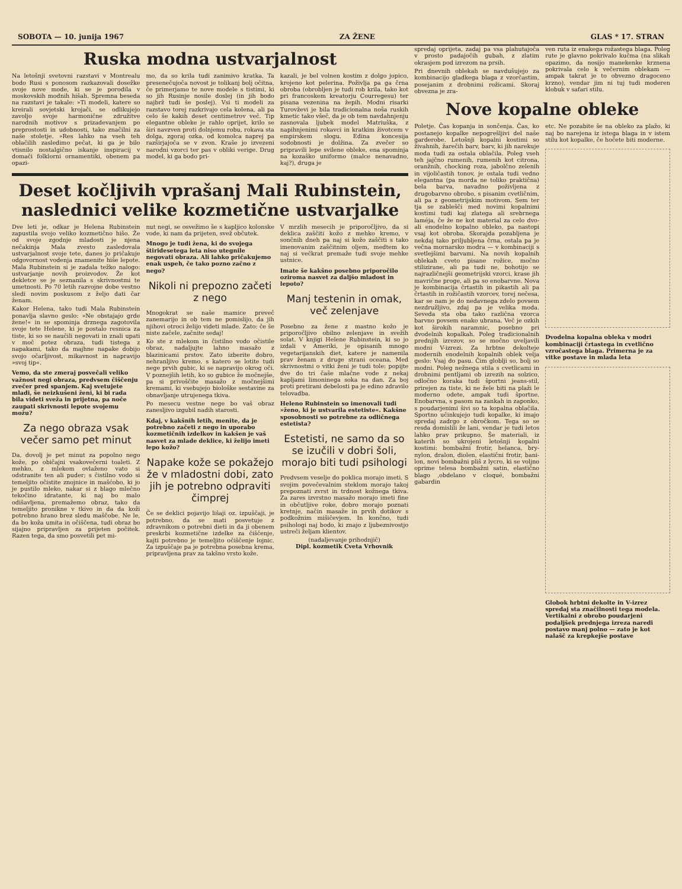SOBOTA — 10. junija 1967 ZA ŽENE GLAS * 17. STRAN
Ruska modna ustvarjalnost
Na letošnji svetovni razstavi v Montrealu bodo Rusi s ponosom razkazovali dosežke svoje nove mode, ki se je porodila v moskovskih modnih hišah. Spremna beseda na razstavi je takale: »Ti modeli, katere so kreirali sovjetski krojači, se odlikujejo zavoljo svoje harmonične združitve narodnih motivov s prizadevanjem po preprostosti in udobnosti, tako značilni za naše stoletje. »Res lahko na vseh teh oblačilih zasledimo pečat, ki ga je bilo vtisnilo nostalgično iskanje inspiracij v domači folklorni ornamentiki, obenem pa opazi-
mo, da so krila tudi zanimivo kratka. Ta presenečujoča novost je tolikanj bolj očitna, če primerjamo te nove modele s tistimi, ki so jih Rusinje nosile doslej (in jih bodo najbrž tudi še poslej). Vsi ti modeli za razstavo torej razkrivajo cela kolena, ali pa celo še kakih deset centimetrov več. Tip elegantne obleke je rahlo oprijet, krilo se širi navzven proti dolnjemu robu, rokava sta dolga, zgoraj ozka, od komolca naprej pa razširjajoča se v zvon. Kraše jo izvezeni narodni vzorci ter pas v obliki verige. Drug model, ki ga bodo pri-
kazali, je bel volnen kostim z dolgo jopico, krojeno kot pelerina. Poživlja pa ga črna obroba (obrobljen je tudi rob krila, tako kot pri francoskem kreatorju Courregesu) ter pisana vezenina na žepih. Modni risarki Turovževi je bila tradicionalna noša ruskih kmetic tako všeč, da je ob tem navdahnjenju zasnovala ljubek model Matriuška, z napihnjenimi rokavci in kratkim životcem v empirskem slogu. Edina koncesija sodobnosti je dolžina. Za zvečer so pripravili lepe svilene obleke, ena spominja na kozaško uniformo (malce nenavadno, kaj?), druga je
Deset kočljivih vprašanj Mali Rubinstein,
naslednici velike kozmetične ustvarjalke
Dve leti je, odkar je Helena Rubinstein zapustila svojo veliko kozmetično hišo. Že od svoje zgodnje mladosti je njena nečakinja Mala zvesto zasledovala ustvarjalnost svoje tete, danes jo pričakuje odgovornost vodenja znamenite hiše lepote. Mala Rubinstein si je zadala težko nalogo: ustvarjanje novih proizvodov. Že kot dekletce se je seznanila s skrivnostmi te umetnosti. Po 70 letih razvojne dobe vestno sledi novim poskusom z željo dati čar ženam.
Kakor Helena, tako tudi Mala Rubinstein ponavlja slavno geslo: »Ne obstajajo grde žene!« in se spominja drznega zagotovila svoje tete Helene, ki je postalo resnica za tiste, ki so se naučili negovati in znali upati v moč potez obraza, tudi tistega z napakami, tako da majhne napake dobijo svojo očarljivost, mikavnost in napravijo »svoj tip«.
Vemo, da ste zmeraj posvečali veliko važnost negi obraza, predvsem čiščenju zvečer pred spanjem. Kaj svetujete mladi, še neizkušeni ženi, ki bi rada bila videti sveža in prijetna, pa noče zaupati skrivnosti lepote svojemu možu?
Za nego obraza vsak večer samo pet minut
Da, dovolj je pet minut za popolno nego kože, po običajni vsakovečerni toaleti. Z mehko, z mlekom ovlaženo vato si odstranite ten ali puder; s čistilno vodo si temeljito očistite znojnice in mašćobo, ki jo je pustilo mleko, nakar si z blago mlečno tekočino idratante, ki naj bo malo odišavljena, premažemo obraz, tako da temeljito pronikne v tkivo in da da koži potrebno hrano brez sledu maščobe. Ne le, da bo koža umita in očiščena, tudi obraz bo sijajno pripravljen za prijeten počitek. Razen tega, da smo posvetili pet mi-
nut negi, se osvežimo še s kapljico kolonske vode, ki nam da prijeten, svež občutek.
Mnogo je tudi žena, ki do svojega štiridesetega leta niso utegnile negovati obraza. Ali lahko pričakujemo enak uspeh, če tako pozno začno z nego?
Nikoli ni prepozno začeti z nego
Mnogokrat se naše mamice preveč zanemarijo in ob tem ne pomislijo, da jih njihovi otroci želijo videti mlade. Zato: če še niste začele, začnite sedaj!
Ko ste z mlekom in čistilno vodo očistile obraz, nadaljujte lahno masažo z blazinicami prstov. Zato izberite dobro, nehranljivo kremo, s katero se lotite tudi nege prvih gubic, ki se napravijo okrog oči. V poznejših letih, ko so gubice že močnejše, pa si privoščite masažo z močnejšimi kremami, ki vsebujejo biološke sestavine za obnavljanje utrujenega tkiva.
Po mesecu vestne nege bo vaš obraz zanesljivo izgubil nadih starosti.
Kdaj, v kakšnih letih, menite, da je potrebno začeti z nego in uporabo kozmetičnih izdelkov in kakšen je vaš nasvet za mlade deklice, ki želijo imeti lepo kožo?
Napake kože se pokažejo že v mladostni dobi, zato jih je potrebno odpraviti čimprej
Če se deklici pojavijo lišaji oz. izpuščaji, je potrebno, da se mati posvetuje z zdravnikom o potrebni dieti in da ji obenem preskrbi kozmetične izdelke za čiščenje, kajti potrebno je temeljito očiščenje lojnic. Za izpuščaje pa je potrebna posebna krema, pripravljena prav za takšno vrsto kože.
V mrzlih mesecih je priporočljivo, da si deklica zaščiti kožo z mehko kremo, v sončnih dneh pa naj si kožo zaščiti s tako imenovanim zaščitnim oljem, medtem ko naj si večkrat premaže tudi svoje mehke ustnice.
Imate še kakšno posebno priporočilo oziroma nasvet za daljšo mladost in lepoto?
Manj testenin in omak, več zelenjave
Posebno za žene z mastno kožo je priporočljivo obilno zelenjave in svežih solat. V knjigi Helene Rubinstein, ki so jo izdali v Ameriki, je opisanih mnogo vegetarijanskih diet, katere je namenila prav ženam z druge strani oceana. Med skrivnostmi o vitki ženi je tudi tole: popijte dve do tri čaše mlačne vode z nekaj kapljami limoninega soka na dan. Za boj proti pretirani debelosti pa je edino zdravilo telovadba.
Heleno Rubinstein so imenovali tudi »ženo, ki je ustvarila estetiste«. Kakšne sposobnosti so potrebne za odličnega estetista?
Estetisti, ne samo da so se izučili v dobri šoli, morajo biti tudi psihologi
Predvsem veselje do poklica morajo imeti. S svojim povečevalnim steklom morajo takoj prepoznati zvrst in trdnost kožnega tkiva. Za zares izvrstno masažo morajo imeti fine in občutljive roke, dobro morajo poznati kretnje, način masaže in prvih dotikov s podkožnim mišičevjem. In končno, tudi psihologi naj bodo, ki znajo z ljubeznivostjo ustreči željam klientov.
(nadaljevanje prihodnjič)
Dipl. kozmetik Cveta Vrhovnik
spredaj oprijeta, zadaj pa vsa plahutajoča v prosto padajočih gubah, z zlatim okrasjem pod izrezom na prsih.
Pri dnevnih oblekah se navdušujejo za kombinacijo gladkega blaga z vzorčastim, posejanim z drobnimi rožicami. Skoraj obvezna je zra-
ven ruta iz enakega rožastega blaga. Poleg rute je glavno pokrivalo kučma (na slikah opazimo, da nosijo manekenke krznena pokrivala celo k večernim oblekam — ampak takrat je to obvezno dragoceno krzno), vendar jim ni tuj tudi moderen klobuk v safari stilu.
Nove kopalne obleke
Poletje. Čas kopanja in sončenja. Čas, ko postanejo kopalke nepogrešljivi del naše garderobe. Letošnji kopalni kostimi so živahnih, žarečih barv, barv, ki jih narekuje moda tudi za ostala oblačila. Poleg vseh teh jajčno rumenih, rumenih kot citrona, oranžnih, chocking roza, jabolčno zelenih in vijoličastih tonov, je ostala tudi vedno elegantna (pa morda ne toliko praktična) bela barva, navadno poživljena z drugobarvno obrobo, s pisanim cvetličnim, ali pa z geometrijskim motivom. Sem ter tja se zablešči med novimi kopalnimi kostimi tudi kaj zlatega ali srebrnega laméja, če že ne kot material za celo dvo- ali enodelno kopalno obleko, pa nastopi vsaj kot obroba. Skorajda pozabljena je nekdaj tako priljubljena črna, ostala pa je večna mornarsko modra — v kombinaciji s svetlejšimi barvami. Na novih kopalnih oblekah cveto pisane rožice, močno stilizirane, ali pa tudi ne, bohotijo se najrazličnejši geometrijski vzorci, krase jih mavrične proge, ali pa so enobarvne. Nova je kombinacija črtastih in pikastih ali pa črtastih in rožičastih vzorcev, torej nečesa, kar se nam je do nedavnega zdelo povsem nezdružljivo, zdaj pa je velika moda. Seveda sta oba tako različna vzorca barvno povsem enako ubrana. Več je ozkih kot širokih naramnic, posebno pri dvodelnih kopalkah. Poleg tradicionalnih prednjih izrezov, so se močno uveljavili modni V-izrezi. Za hrbtne dekolteje modernih enodelnih kopalnih oblek velja geslo: Vsaj do pasu. Čim globlji so, bolj so modni. Poleg nežnega stila s cvetlicami in drobnimi pentljami ob izrezih na solzico, odločno koraka tudi športni jeans-stil, prirejen za tiste, ki ne žele biti na plaži le moderno odete, ampak tudi športne. Enobarvna, s pasom na zankah in zaponko, s poudarjenimi šivi so ta kopalna oblačila. Sportno učinkujejo tudi kopalke, ki imajo spredaj zadrgo z obročkom. Tega so se resda domislili že lani, vendar je tudi letos lahko prav prikupno. Še materiali, iz katerih so ukrojeni letošnji kopalni kostimi: bombažni frotir, helanca, bry-nylon, dralon, diolen, elastični frotir, bani-lon, novi bombažni pliš z lycro, ki se voljno oprime telesa bombažni satin, elastično blago ,obdelano v cloqué, bombažni gabardin
etc. Ne pozabite še na obleko za plažo, ki naj bo narejena iz istega blaga in v istem stilu kot kopalke, če hočete biti moderne.
Dvodelna kopalna obleka v modri kombinaciji črtastega in cvetlično vzročastega blaga. Primerna je za vitke postave in mlada leta
Globok hrbtni dekolte in V-izrez spredaj sta značilnosti tega modela. Vertikalni z obrobo poudarjeni podaljšek prednjega izreza naredi postavo manj polno — zato je kot nalašč za krepkejše postave